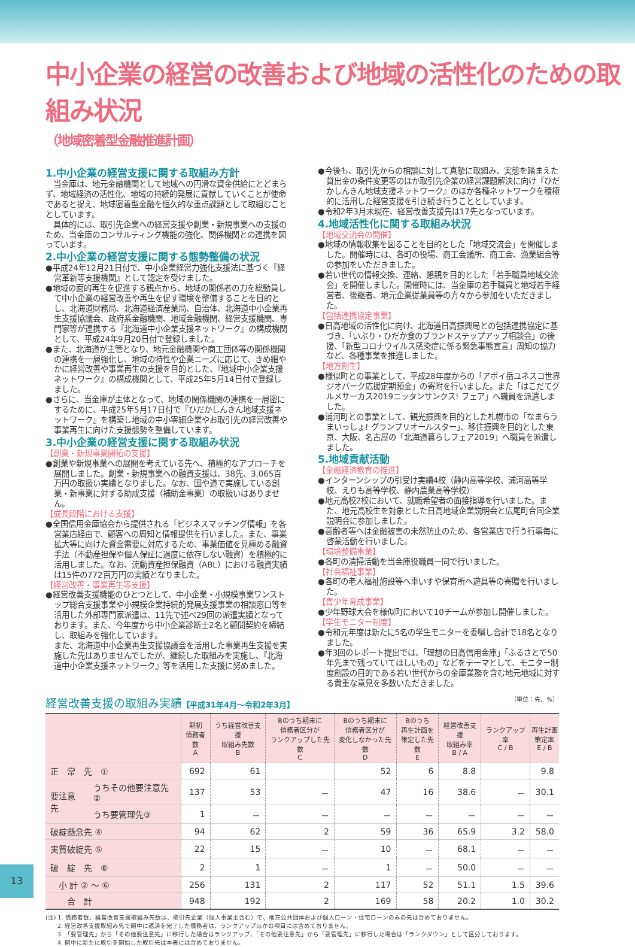中小企業の経営の改善および地域の活性化のための取組み状況
（地域密着型金融推進計画）
1.中小企業の経営支援に関する取組み方針
　当金庫は、地元金融機関として地域への円滑な資金供給にとどまらず、地域経済の活性化、地域の持続的発展に貢献していくことが使命であると捉え、地域密着型金融を恒久的な重点課題として取組むこととしています。
　具体的には、取引先企業への経営支援や創業・新規事業への支援のため、当金庫のコンサルティング機能の強化、関係機関との連携を図っています。
2.中小企業の経営支援に関する態勢整備の状況
●平成24年12月21日付で、中小企業経営力強化支援法に基づく『経営革新等支援機関』として認定を受けました。
●地域の面的再生を促進する観点から、地域の関係者の力を総動員して中小企業の経営改善や再生を促す環境を整備することを目的とし、北海道財務局、北海道経済産業局、自治体、北海道中小企業再生支援協議会、政府系金融機関、地域金融機関、経営支援機関、専門家等が連携する『北海道中小企業支援ネットワーク』の構成機関として、平成24年9月20日付で登録しました。
●また、北海道が主管となり、地元金融機関や商工団体等の関係機関の連携を一層強化し、地域の特性や企業ニーズに応じて、きめ細やかに経営改善や事業再生の支援を目的とした、『地域中小企業支援ネットワーク』の構成機関として、平成25年5月14日付で登録しました。
●さらに、当金庫が主体となって、地域の関係機関の連携を一層密にするために、平成25年5月17日付で『ひだかしんきん地域支援ネットワーク』を構築し地域の中小零細企業やお取引先の経営改善や事業再生に向けた支援態勢を整備しています。
3.中小企業の経営支援に関する取組み状況
【創業・新規事業開拓の支援】
●創業や新規事業への展開を考えている先へ、積極的なアプローチを展開しました。創業・新規事業への融資支援は、38先、3,065百万円の取扱い実績となりました。なお、国や道で実施している創業・新事業に対する助成支援（補助金事業）の取扱いはありません。
【成長段階における支援】
●全国信用金庫協会から提供される「ビジネスマッチング情報」を各営業店経由で、顧客への周知と情報提供を行いました。また、事業拡大等に向けた資金需要に対応するため、事業価値を見極める融資手法（不動産担保や個人保証に過度に依存しない融資）を積極的に活用しました。なお、流動資産担保融資（ABL）における融資実績は15件の772百万円の実績となりました。
【経営改善・事業再生等支援】
●経営改善支援機能のひとつとして、中小企業・小規模事業ワンストップ総合支援事業や小規模企業持続的発展支援事業の相談窓口等を活用した外部専門家派遣は、11先で述べ29回の派遣実績となっております。また、今年度から中小企業診断士2名と顧問契約を締結し、取組みを強化しています。
また、北海道中小企業再生支援協議会を活用した事業再生支援を実施した先はありませんでしたが、継続した取組みを実施し、『北海道中小企業支援ネットワーク』等を活用した支援に努めました。
●今後も、取引先からの相談に対して真摯に取組み、実態を踏まえた貸出金の条件変更等のほか取引先企業の経営課題解決に向け『ひだかしんきん地域支援ネットワーク』のほか各種ネットワークを積極的に活用した経営支援を引き続き行うこととしています。
●令和2年3月末現在、経営改善支援先は17先となっています。
4.地域活性化に関する取組み状況
【地域交流会の開催】
●地域の情報収集を図ることを目的とした「地域交流会」を開催しました。開催時には、各町の役場、商工会議所、商工会、漁業組合等の参加をいただきました。
●若い世代の情報交換、連絡、懇親を目的とした「若手職員地域交流会」を開催しました。開催時には、当金庫の若手職員と地域若手経営者、後継者、地元企業従業員等の方々から参加をいただきました。
【包括連携協定事業】
●日高地域の活性化に向け、北海道日高振興局との包括連携協定に基づき、「いぶり・ひだか食のブランドステップアップ相談会」の後援、「新型コロナウイルス感染症に係る緊急事態宣言」周知の協力など、各種事業を推進しました。
【地方創生】
●様似町との事業として、平成28年度からの「アポイ岳ユネスコ世界ジオパーク応援定期預金」の寄附を行いました。また「はこだてグルメサーカス2019ニッタンサンクス! フェア」へ職員を派遣しました。
●浦河町との事業として、観光振興を目的とした札幌市の「なまらうまいっしょ! グランプリオールスター」、移住振興を目的とした東京、大阪、名古屋の「北海道暮らしフェア2019」へ職員を派遣しました。
5.地域貢献活動
【金融経済教育の推進】
●インターンシップの引受け実績4校（静内高等学校、浦河高等学校、えりも高等学校、静内農業高等学校）
●地元高校2校において、就職希望者の面接指導を行いました。また、地元高校生を対象とした日高地域企業説明会と広尾町合同企業説明会に参加しました。
●高齢者等へは金融被害の未然防止のため、各営業店で行う行事毎に啓蒙活動を行いました。
【環境整備事業】
●各町の清掃活動を当金庫役職員一同で行いました。
【社会福祉事業】
●各町の老人福祉施設等へ車いすや保育所へ遊具等の寄贈を行いました。
【青少年育成事業】
●少年野球大会を様似町において10チームが参加し開催しました。
【学生モニター制度】
●令和元年度は新たに5名の学生モニターを委嘱し合計で18名となりました。
●年3回のレポート提出では、「理想の日高信用金庫」「ふるさとで50年先まで残っていてほしいもの」などをテーマとして、モニター制度創設の目的である若い世代からの金庫業務を含む地元地域に対する貴重な意見を多数いただきました。
経営改善支援の取組み実績【平成31年4月～令和2年3月】 （単位：先、%）
| | | 期初 債務者数 A | うち経営改善支援 取組み先数 B | Bのうち期末に 債務者区分が ランクアップした先数 C | Bのうち期末に 債務者区分が 変化しなかった先数 D | Bのうち 再生計画を 策定した先数 E | 経営改善支援 取組み率 B / A | ランクアップ率 C / B | 再生計画 策定率 E / B |
| --- | --- | --- | --- | --- | --- | --- | --- | --- | --- |
| 正 常 先 ① | | 692 | 61 | | 52 | 6 | 8.8 | | 9.8 |
| 要注意先 | うちその他要注意先② | 137 | 53 | － | 47 | 16 | 38.6 | － | 30.1 |
| | うち要管理先③ | 1 | － | － | － | － | － | － | － |
| 破綻懸念先 ④ | | 94 | 62 | 2 | 59 | 36 | 65.9 | 3.2 | 58.0 |
| 実質破綻先 ⑤ | | 22 | 15 | － | 10 | － | 68.1 | － | － |
| 破 綻 先 ⑥ | | 2 | 1 | － | 1 | － | 50.0 | － | － |
| 小 計 ② ～ ⑥ | | 256 | 131 | 2 | 117 | 52 | 51.1 | 1.5 | 39.6 |
| 合 計 | | 948 | 192 | 2 | 169 | 58 | 20.2 | 1.0 | 30.2 |
(注) 1. 債務者数、経営改善支援取組み先数は、取引先企業（個人事業主含む）で、地方公共団体および個人ローン・住宅ローンのみの先は含めておりません。
　　2. 経営改善支援取組み先で期中に返済を完了した債務者は、ランクアップほかの項目には含めておりません。
　　3. 「要管理先」から「その他要注意先」に移行した場合はランクアップ、「その他要注意先」から「要管理先」に移行した場合は「ランクダウン」として区分しております。
　　4. 期中に新たに取引を開始した取引先は本表には含めておりません。
13